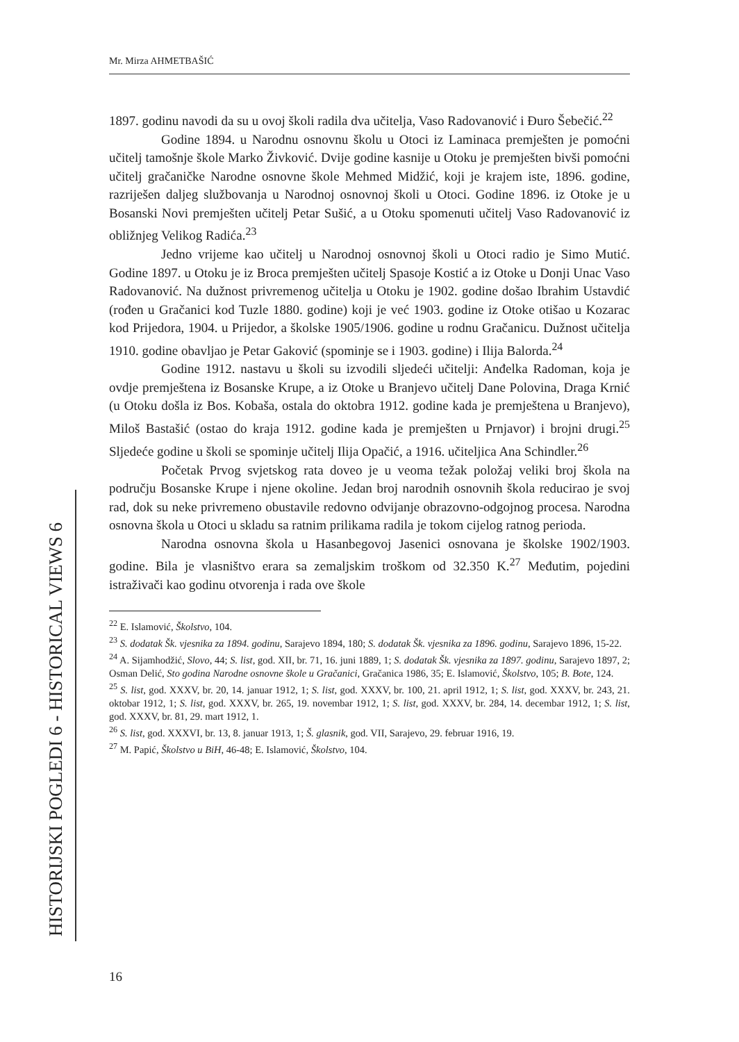Mr. Mirza AHMETBAŠIĆ
1897. godinu navodi da su u ovoj školi radila dva učitelja, Vaso Radovanović i Đuro Šebečić.<sup>22</sup>
Godine 1894. u Narodnu osnovnu školu u Otoci iz Laminaca premješten je pomoćni učitelj tamošnje škole Marko Živković. Dvije godine kasnije u Otoku je premješten bivši pomoćni učitelj gračaničke Narodne osnovne škole Mehmed Midžić, koji je krajem iste, 1896. godine, razriješen daljeg službovanja u Narodnoj osnovnoj školi u Otoci. Godine 1896. iz Otoke je u Bosanski Novi premješten učitelj Petar Sušić, a u Otoku spomenuti učitelj Vaso Radovanović iz obližnjeg Velikog Radića.<sup>23</sup>
Jedno vrijeme kao učitelj u Narodnoj osnovnoj školi u Otoci radio je Simo Mutić. Godine 1897. u Otoku je iz Broca premješten učitelj Spasoje Kostić a iz Otoke u Donji Unac Vaso Radovanović. Na dužnost privremenog učitelja u Otoku je 1902. godine došao Ibrahim Ustavdić (rođen u Gračanici kod Tuzle 1880. godine) koji je već 1903. godine iz Otoke otišao u Kozarac kod Prijedora, 1904. u Prijedor, a školske 1905/1906. godine u rodnu Gračanicu. Dužnost učitelja 1910. godine obavljao je Petar Gaković (spominje se i 1903. godine) i Ilija Balorda.<sup>24</sup>
Godine 1912. nastavu u školi su izvodili sljedeći učitelji: Anđelka Radoman, koja je ovdje premještena iz Bosanske Krupe, a iz Otoke u Branjevo učitelj Dane Polovina, Draga Krnić (u Otoku došla iz Bos. Kobaša, ostala do oktobra 1912. godine kada je premještena u Branjevo), Miloš Bastašić (ostao do kraja 1912. godine kada je premješten u Prnjavor) i brojni drugi.<sup>25</sup> Sljedeće godine u školi se spominje učitelj Ilija Opačić, a 1916. učiteljica Ana Schindler.<sup>26</sup>
Početak Prvog svjetskog rata doveo je u veoma težak položaj veliki broj škola na području Bosanske Krupe i njene okoline. Jedan broj narodnih osnovnih škola reducirao je svoj rad, dok su neke privremeno obustavile redovno odvijanje obrazovno-odgojnog procesa. Narodna osnovna škola u Otoci u skladu sa ratnim prilikama radila je tokom cijelog ratnog perioda.
Narodna osnovna škola u Hasanbegovoj Jasenici osnovana je školske 1902/1903. godine. Bila je vlasništvo erara sa zemaljskim troškom od 32.350 K.<sup>27</sup> Međutim, pojedini istraživači kao godinu otvorenja i rada ove škole
<sup>22</sup> E. Islamović, Školstvo, 104.
<sup>23</sup> S. dodatak Šk. vjesnika za 1894. godinu, Sarajevo 1894, 180; S. dodatak Šk. vjesnika za 1896. godinu, Sarajevo 1896, 15-22.
<sup>24</sup> A. Sijamhodžić, Slovo, 44; S. list, god. XII, br. 71, 16. juni 1889, 1; S. dodatak Šk. vjesnika za 1897. godinu, Sarajevo 1897, 2; Osman Delić, Sto godina Narodne osnovne škole u Gračanici, Gračanica 1986, 35; E. Islamović, Školstvo, 105; B. Bote, 124.
<sup>25</sup> S. list, god. XXXV, br. 20, 14. januar 1912, 1; S. list, god. XXXV, br. 100, 21. april 1912, 1; S. list, god. XXXV, br. 243, 21. oktobar 1912, 1; S. list, god. XXXV, br. 265, 19. novembar 1912, 1; S. list, god. XXXV, br. 284, 14. decembar 1912, 1; S. list, god. XXXV, br. 81, 29. mart 1912, 1.
<sup>26</sup> S. list, god. XXXVI, br. 13, 8. januar 1913, 1; Š. glasnik, god. VII, Sarajevo, 29. februar 1916, 19.
<sup>27</sup> M. Papić, Školstvo u BiH, 46-48; E. Islamović, Školstvo, 104.
HISTORIJSKI POGLEDI 6 - HISTORICAL VIEWS 6
16